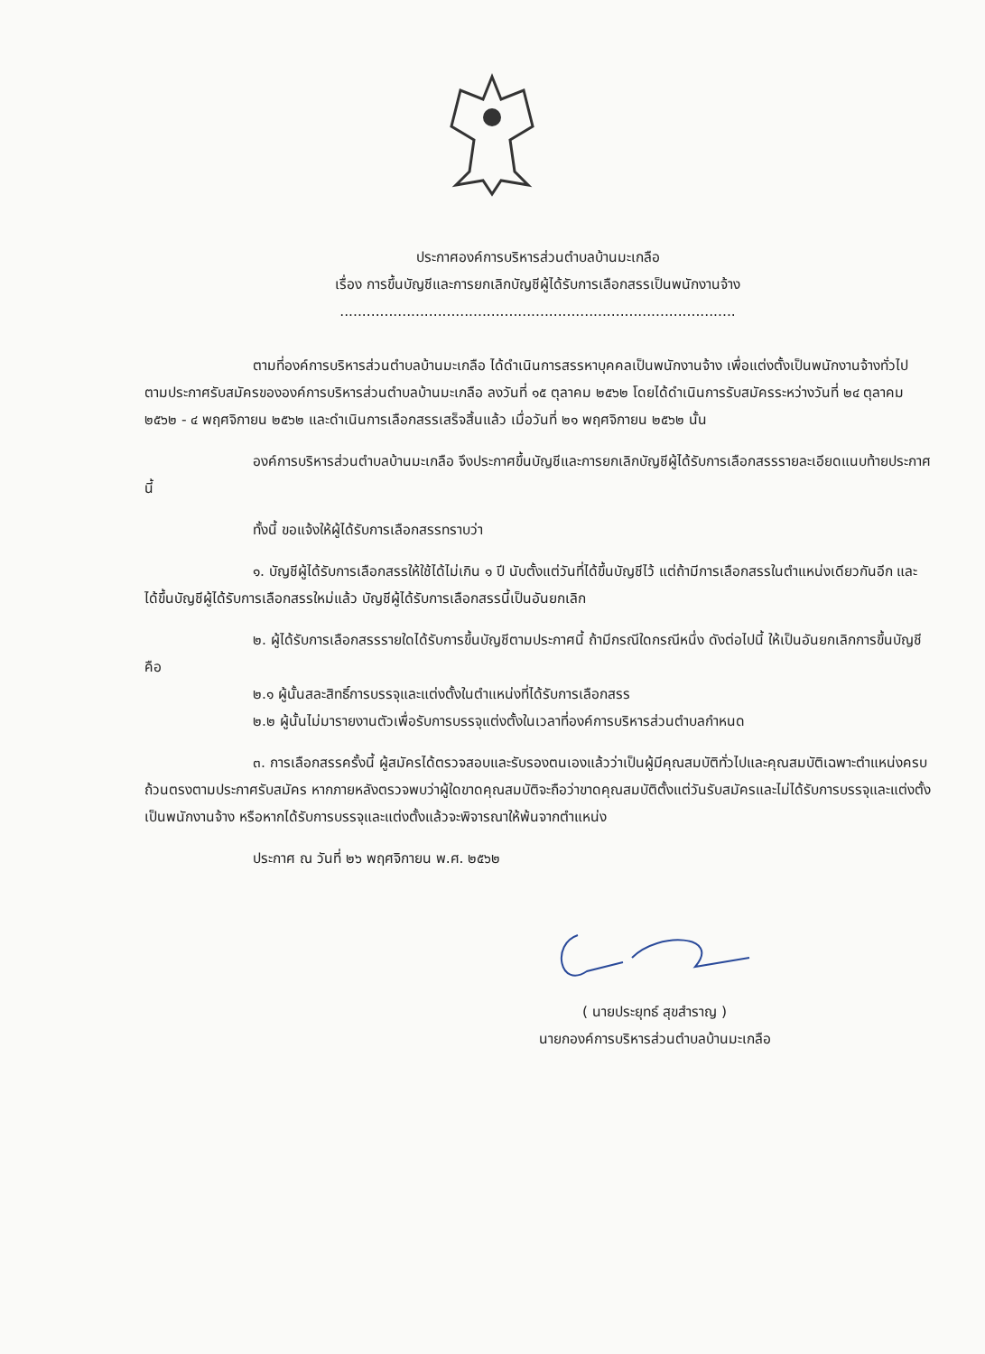ประกาศองค์การบริหารส่วนตำบลบ้านมะเกลือ
เรื่อง การขึ้นบัญชีและการยกเลิกบัญชีผู้ได้รับการเลือกสรรเป็นพนักงานจ้าง
.........................................................................................
ตามที่องค์การบริหารส่วนตำบลบ้านมะเกลือ ได้ดำเนินการสรรหาบุคคลเป็นพนักงานจ้าง เพื่อแต่งตั้งเป็นพนักงานจ้างทั่วไป ตามประกาศรับสมัครขององค์การบริหารส่วนตำบลบ้านมะเกลือ ลงวันที่ ๑๕ ตุลาคม ๒๕๖๒ โดยได้ดำเนินการรับสมัครระหว่างวันที่ ๒๔ ตุลาคม ๒๕๖๒ - ๔ พฤศจิกายน ๒๕๖๒ และดำเนินการเลือกสรรเสร็จสิ้นแล้ว เมื่อวันที่ ๒๑ พฤศจิกายน ๒๕๖๒ นั้น
องค์การบริหารส่วนตำบลบ้านมะเกลือ จึงประกาศขึ้นบัญชีและการยกเลิกบัญชีผู้ได้รับการเลือกสรรรายละเอียดแนบท้ายประกาศนี้
ทั้งนี้ ขอแจ้งให้ผู้ได้รับการเลือกสรรทราบว่า
๑. บัญชีผู้ได้รับการเลือกสรรให้ใช้ได้ไม่เกิน ๑ ปี นับตั้งแต่วันที่ได้ขึ้นบัญชีไว้ แต่ถ้ามีการเลือกสรรในตำแหน่งเดียวกันอีก และได้ขึ้นบัญชีผู้ได้รับการเลือกสรรใหม่แล้ว บัญชีผู้ได้รับการเลือกสรรนี้เป็นอันยกเลิก
๒. ผู้ได้รับการเลือกสรรรายใดได้รับการขึ้นบัญชีตามประกาศนี้ ถ้ามีกรณีใดกรณีหนึ่ง ดังต่อไปนี้ ให้เป็นอันยกเลิกการขึ้นบัญชี คือ
๒.๑ ผู้นั้นสละสิทธิ์การบรรจุและแต่งตั้งในตำแหน่งที่ได้รับการเลือกสรร
๒.๒ ผู้นั้นไม่มารายงานตัวเพื่อรับการบรรจุแต่งตั้งในเวลาที่องค์การบริหารส่วนตำบลกำหนด
๓. การเลือกสรรครั้งนี้ ผู้สมัครได้ตรวจสอบและรับรองตนเองแล้วว่าเป็นผู้มีคุณสมบัติทั่วไปและคุณสมบัติเฉพาะตำแหน่งครบถ้วนตรงตามประกาศรับสมัคร หากภายหลังตรวจพบว่าผู้ใดขาดคุณสมบัติจะถือว่าขาดคุณสมบัติตั้งแต่วันรับสมัครและไม่ได้รับการบรรจุและแต่งตั้งเป็นพนักงานจ้าง หรือหากได้รับการบรรจุและแต่งตั้งแล้วจะพิจารณาให้พ้นจากตำแหน่ง
ประกาศ ณ วันที่ ๒๖ พฤศจิกายน พ.ศ. ๒๕๖๒
( นายประยุทธ์ สุขสำราญ )
นายกองค์การบริหารส่วนตำบลบ้านมะเกลือ